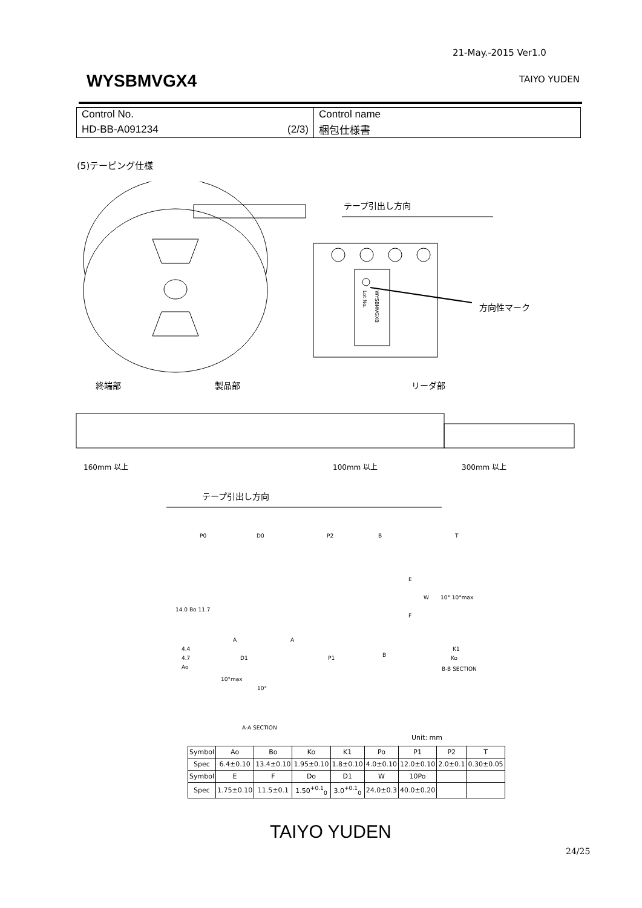21-May.-2015 Ver1.0
WYSBMVGX4 TAIYO YUDEN
| Control No. | Control name |
| HD-BB-A091234 (2/3) | 梱包仕様書 |
(5)テーピング仕様
テープ引出し方向
WYSBMVGXB
Lot No.
方向性マーク
終端部
製品部
リーダ部
160mm 以上
100mm 以上
300mm 以上
テープ引出し方向
P0
D0
P2
B
T
14.0 Bo 11.7
A
A
4.4
4.7
Ao
D1
P1
B
E
F
W
10° 10°max
K1
Ko
B-B SECTION
10°max
10°
A-A SECTION
Unit: mm
| Symbol | Ao | Bo | Ko | K1 | Po | P1 | P2 | T |
| Spec | 6.4±0.10 | 13.4±0.10 | 1.95±0.10 | 1.8±0.10 | 4.0±0.10 | 12.0±0.10 | 2.0±0.1 | 0.30±0.05 |
| Symbol | E | F | Do | D1 | W | 10Po | | |
| Spec | 1.75±0.10 | 11.5±0.1 | 1.50<sup>+0.1</sup><sub>0</sub> | 3.0<sup>+0.1</sup><sub>0</sub> | 24.0±0.3 | 40.0±0.20 | | |
TAIYO YUDEN
24/25